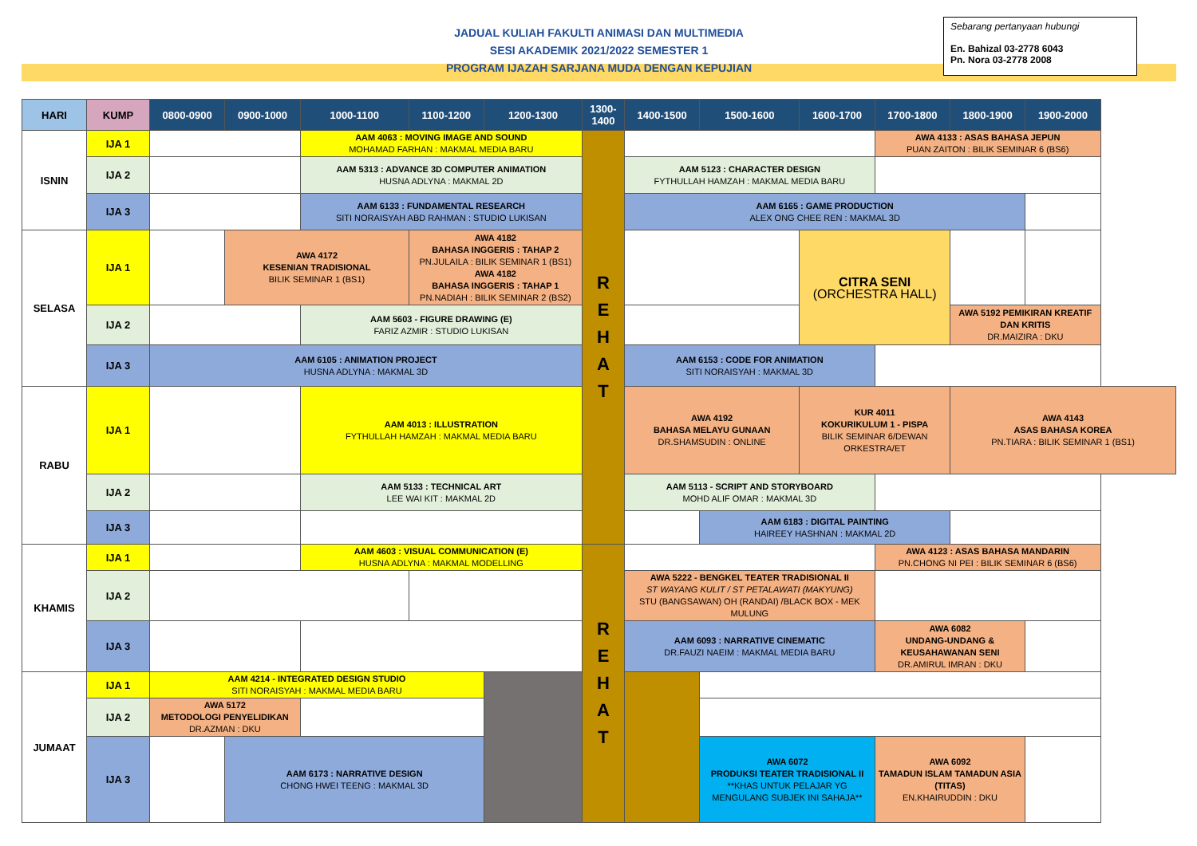JADUAL KULIAH FAKULTI ANIMASI DAN MULTIMEDIA
SESI AKADEMIK 2021/2022 SEMESTER 1
PROGRAM IJAZAH SARJANA MUDA DENGAN KEPUJIAN
Sebarang pertanyaan hubungi
En. Bahizal 03-2778 6043
Pn. Nora 03-2778 2008
| HARI | KUMP | 0800-0900 | 0900-1000 | 1000-1100 | 1100-1200 | 1200-1300 | 1300-1400 | 1400-1500 | 1500-1600 | 1600-1700 | 1700-1800 | 1800-1900 | 1900-2000 |
| --- | --- | --- | --- | --- | --- | --- | --- | --- | --- | --- | --- | --- | --- |
| ISNIN | IJA 1 | | | AAM 4063 : MOVING IMAGE AND SOUND MOHAMAD FARHAN : MAKMAL MEDIA BARU | | | R E H A T | | | | AWA 4133 : ASAS BAHASA JEPUN PUAN ZAITON : BILIK SEMINAR 6 (BS6) | | |
| | IJA 2 | | | AAM 5313 : ADVANCE 3D COMPUTER ANIMATION HUSNA ADLYNA : MAKMAL 2D | | | | AAM 5123 : CHARACTER DESIGN FYTHULLAH HAMZAH : MAKMAL MEDIA BARU | | | | | |
| | IJA 3 | | | AAM 6133 : FUNDAMENTAL RESEARCH SITI NORAISYAH ABD RAHMAN : STUDIO LUKISAN | | | | AAM 6165 : GAME PRODUCTION ALEX ONG CHEE REN : MAKMAL 3D | | | | | |
| SELASA | IJA 1 | | AWA 4172 KESENIAN TRADISIONAL BILIK SEMINAR 1 (BS1) | | AWA 4182 BAHASA INGGERIS : TAHAP 2 PN.JULAILA : BILIK SEMINAR 1 (BS1) AWA 4182 BAHASA INGGERIS : TAHAP 1 PN.NADIAH : BILIK SEMINAR 2 (BS2) | | | | | CITRA SENI (ORCHESTRA HALL) | | | |
| | IJA 2 | | | AAM 5603 - FIGURE DRAWING (E) FARIZ AZMIR : STUDIO LUKISAN | | | | | | | | AWA 5192 PEMIKIRAN KREATIF DAN KRITIS DR.MAIZIRA : DKU | |
| | IJA 3 | AAM 6105 : ANIMATION PROJECT HUSNA ADLYNA : MAKMAL 3D | | | | | | AAM 6153 : CODE FOR ANIMATION SITI NORAISYAH : MAKMAL 3D | | | | | |
| RABU | IJA 1 | | | AAM 4013 : ILLUSTRATION FYTHULLAH HAMZAH : MAKMAL MEDIA BARU | | | | AWA 4192 BAHASA MELAYU GUNAAN DR.SHAMSUDIN : ONLINE | | KUR 4011 KOKURIKULUM 1 - PISPA BILIK SEMINAR 6/DEWAN ORKESTRA/ET | | AWA 4143 ASAS BAHASA KOREA PN.TIARA : BILIK SEMINAR 1 (BS1) | |
| | IJA 2 | | | AAM 5133 : TECHNICAL ART LEE WAI KIT : MAKMAL 2D | | | | AAM 5113 - SCRIPT AND STORYBOARD MOHD ALIF OMAR : MAKMAL 3D | | | | | |
| | IJA 3 | | | | | | | | AAM 6183 : DIGITAL PAINTING HAIREEY HASHNAN : MAKMAL 2D | | | | |
| KHAMIS | IJA 1 | | | AAM 4603 : VISUAL COMMUNICATION (E) HUSNA ADLYNA : MAKMAL MODELLING | | | R E H A T | | | | AWA 4123 : ASAS BAHASA MANDARIN PN.CHONG NI PEI : BILIK SEMINAR 6 (BS6) | | |
| | IJA 2 | | | | | | | AWA 5222 - BENGKEL TEATER TRADISIONAL II ST WAYANG KULIT / ST PETALAWATI (MAKYUNG) STU (BANGSAWAN) OH (RANDAI) /BLACK BOX - MEK MULUNG | | | | | |
| | IJA 3 | | | | | | | AAM 6093 : NARRATIVE CINEMATIC DR.FAUZI NAEIM : MAKMAL MEDIA BARU | | | AWA 6082 UNDANG-UNDANG & KEUSAHAWANAN SENI DR.AMIRUL IMRAN : DKU | | |
| JUMAAT | IJA 1 | AAM 4214 - INTEGRATED DESIGN STUDIO SITI NORAISYAH : MAKMAL MEDIA BARU | | | | | | | | | | | |
| | IJA 2 | AWA 5172 METODOLOGI PENYELIDIKAN DR.AZMAN : DKU | | | | | | | | | | | |
| | IJA 3 | | AAM 6173 : NARRATIVE DESIGN CHONG HWEI TEENG : MAKMAL 3D | | | | | | AWA 6072 PRODUKSI TEATER TRADISIONAL II **KHAS UNTUK PELAJAR YG MENGULANG SUBJEK INI SAHAJA** | | AWA 6092 TAMADUN ISLAM TAMADUN ASIA (TITAS) EN.KHAIRUDDIN : DKU | | |